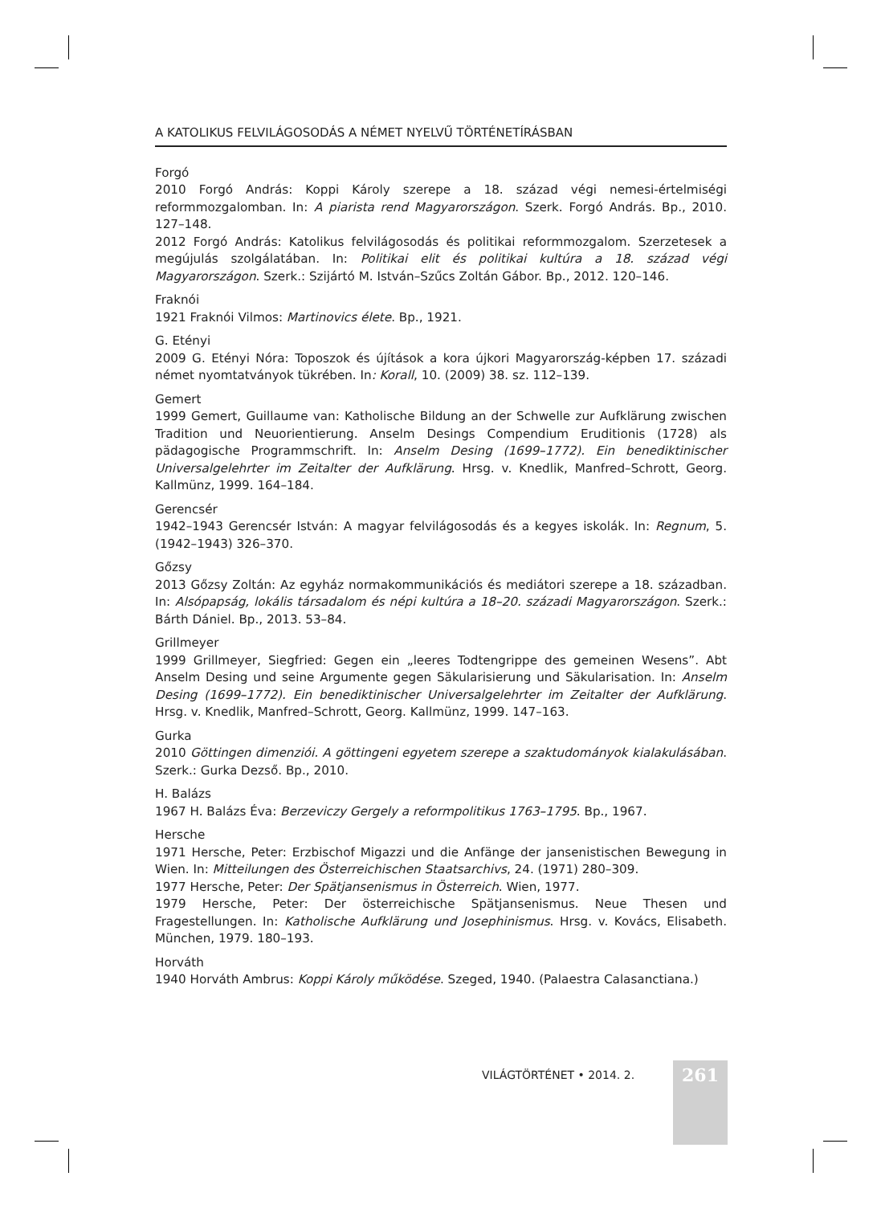A KATOLIKUS FELVILÁGOSODÁS A NÉMET NYELVŰ TÖRTÉNETÍRÁSBAN
Forgó
2010 Forgó András: Koppi Károly szerepe a 18. század végi nemesi-értelmiségi reformmozgalomban. In: A piarista rend Magyarországon. Szerk. Forgó András. Bp., 2010. 127–148.
2012 Forgó András: Katolikus felvilágosodás és politikai reformmozgalom. Szerzetesek a megújulás szolgálatában. In: Politikai elit és politikai kultúra a 18. század végi Magyarországon. Szerk.: Szijártó M. István–Szűcs Zoltán Gábor. Bp., 2012. 120–146.
Fraknói
1921 Fraknói Vilmos: Martinovics élete. Bp., 1921.
G. Etényi
2009 G. Etényi Nóra: Toposzok és újítások a kora újkori Magyarország-képben 17. századi német nyomtatványok tükrében. In: Korall, 10. (2009) 38. sz. 112–139.
Gemert
1999 Gemert, Guillaume van: Katholische Bildung an der Schwelle zur Aufklärung zwischen Tradition und Neuorientierung. Anselm Desings Compendium Eruditionis (1728) als pädagogische Programmschrift. In: Anselm Desing (1699–1772). Ein benediktinischer Universalgelehrter im Zeitalter der Aufklärung. Hrsg. v. Knedlik, Manfred–Schrott, Georg. Kallmünz, 1999. 164–184.
Gerencsér
1942–1943 Gerencsér István: A magyar felvilágosodás és a kegyes iskolák. In: Regnum, 5. (1942–1943) 326–370.
Gőzsy
2013 Gőzsy Zoltán: Az egyház normakommunikációs és mediátori szerepe a 18. században. In: Alsópapság, lokális társadalom és népi kultúra a 18–20. századi Magyarországon. Szerk.: Bárth Dániel. Bp., 2013. 53–84.
Grillmeyer
1999 Grillmeyer, Siegfried: Gegen ein „leeres Todtengrippe des gemeinen Wesens”. Abt Anselm Desing und seine Argumente gegen Säkularisierung und Säkularisation. In: Anselm Desing (1699–1772). Ein benediktinischer Universalgelehrter im Zeitalter der Aufklärung. Hrsg. v. Knedlik, Manfred–Schrott, Georg. Kallmünz, 1999. 147–163.
Gurka
2010 Göttingen dimenziói. A göttingeni egyetem szerepe a szaktudományok kialakulásában. Szerk.: Gurka Dezső. Bp., 2010.
H. Balázs
1967 H. Balázs Éva: Berzeviczy Gergely a reformpolitikus 1763–1795. Bp., 1967.
Hersche
1971 Hersche, Peter: Erzbischof Migazzi und die Anfänge der jansenistischen Bewegung in Wien. In: Mitteilungen des Österreichischen Staatsarchivs, 24. (1971) 280–309.
1977 Hersche, Peter: Der Spätjansenismus in Österreich. Wien, 1977.
1979 Hersche, Peter: Der österreichische Spätjansenismus. Neue Thesen und Fragestellungen. In: Katholische Aufklärung und Josephinismus. Hrsg. v. Kovács, Elisabeth. München, 1979. 180–193.
Horváth
1940 Horváth Ambrus: Koppi Károly működése. Szeged, 1940. (Palaestra Calasanctiana.)
VILÁGTÖRTÉNET • 2014. 2. 261